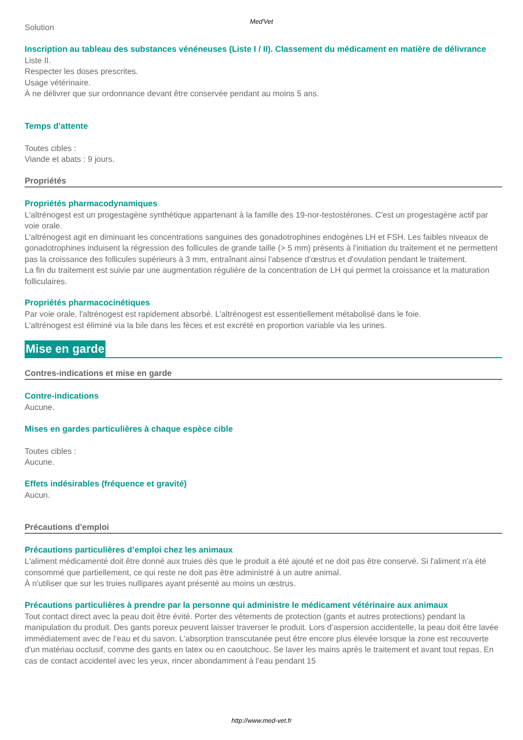Med'Vet
Solution
Inscription au tableau des substances vénéneuses (Liste I / II). Classement du médicament en matière de délivrance
Liste II.
Respecter les doses prescrites.
Usage vétérinaire.
À ne délivrer que sur ordonnance devant être conservée pendant au moins 5 ans.
Temps d'attente
Toutes cibles :
Viande et abats : 9 jours.
Propriétés
Propriétés pharmacodynamiques
L'altrénogest est un progestagène synthétique appartenant à la famille des 19-nor-testostérones. C'est un progestagène actif par voie orale.
L'altrénogest agit en diminuant les concentrations sanguines des gonadotrophines endogènes LH et FSH. Les faibles niveaux de gonadotrophines induisent la régression des follicules de grande taille (> 5 mm) présents à l'initiation du traitement et ne permettent pas la croissance des follicules supérieurs à 3 mm, entraînant ainsi l'absence d'œstrus et d'ovulation pendant le traitement.
La fin du traitement est suivie par une augmentation régulière de la concentration de LH qui permet la croissance et la maturation folliculaires.
Propriétés pharmacocinétiques
Par voie orale, l'altrénogest est rapidement absorbé. L'altrénogest est essentiellement métabolisé dans le foie.
L'altrénogest est éliminé via la bile dans les fèces et est excrété en proportion variable via les urines.
Mise en garde
Contres-indications et mise en garde
Contre-indications
Aucune.
Mises en gardes particulières à chaque espèce cible
Toutes cibles :
Aucune.
Effets indésirables (fréquence et gravité)
Aucun.
Précautions d'emploi
Précautions particulières d’emploi chez les animaux
L'aliment médicamenté doit être donné aux truies dès que le produit a été ajouté et ne doit pas être conservé. Si l'aliment n'a été consommé que partiellement, ce qui reste ne doit pas être administré à un autre animal.
À n'utiliser que sur les truies nullipares ayant présenté au moins un œstrus.
Précautions particulières à prendre par la personne qui administre le médicament vétérinaire aux animaux
Tout contact direct avec la peau doit être évité. Porter des vêtements de protection (gants et autres protections) pendant la manipulation du produit. Des gants poreux peuvent laisser traverser le produit. Lors d’aspersion accidentelle, la peau doit être lavée immédiatement avec de l’eau et du savon. L'absorption transcutanée peut être encore plus élevée lorsque la zone est recouverte d'un matériau occlusif, comme des gants en latex ou en caoutchouc. Se laver les mains après le traitement et avant tout repas. En cas de contact accidentel avec les yeux, rincer abondamment à l’eau pendant 15
http://www.med-vet.fr